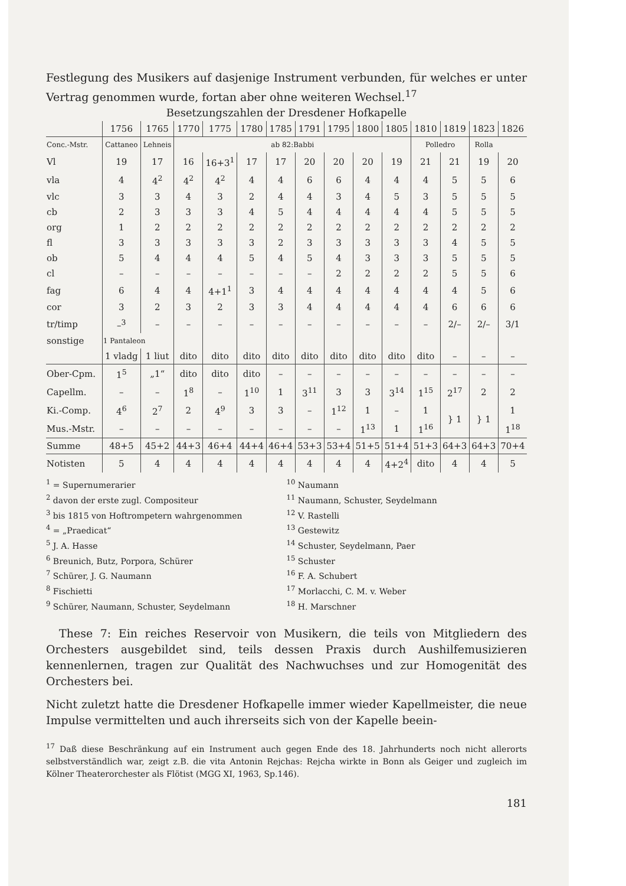Festlegung des Musikers auf dasjenige Instrument verbunden, für welches er unter Vertrag genommen wurde, fortan aber ohne weiteren Wechsel.<sup>17</sup>
Besetzungszahlen der Dresdener Hofkapelle
| | 1756 | 1765 | 1770 | 1775 | 1780 | 1785 | 1791 | 1795 | 1800 | 1805 | 1810 | 1819 | 1823 | 1826 |
| --- | --- | --- | --- | --- | --- | --- | --- | --- | --- | --- | --- | --- | --- | --- |
| Conc.-Mstr. | Cattaneo | Lehneis | ab 82:Babbi | | | | | | | | Polledro | | Rolla | |
| Vl | 19 | 17 | 16 | 16+3<sup>1</sup> | 17 | 17 | 20 | 20 | 20 | 19 | 21 | 21 | 19 | 20 |
| vla | 4 | 4<sup>2</sup> | 4<sup>2</sup> | 4<sup>2</sup> | 4 | 4 | 6 | 6 | 4 | 4 | 4 | 5 | 5 | 6 |
| vlc | 3 | 3 | 4 | 3 | 2 | 4 | 4 | 3 | 4 | 5 | 3 | 5 | 5 | 5 |
| cb | 2 | 3 | 3 | 3 | 4 | 5 | 4 | 4 | 4 | 4 | 4 | 5 | 5 | 5 |
| org | 1 | 2 | 2 | 2 | 2 | 2 | 2 | 2 | 2 | 2 | 2 | 2 | 2 | 2 |
| fl | 3 | 3 | 3 | 3 | 3 | 2 | 3 | 3 | 3 | 3 | 3 | 4 | 5 | 5 |
| ob | 5 | 4 | 4 | 4 | 5 | 4 | 5 | 4 | 3 | 3 | 3 | 5 | 5 | 5 |
| cl | – | – | – | – | – | – | – | 2 | 2 | 2 | 2 | 5 | 5 | 6 |
| fag | 6 | 4 | 4 | 4+1<sup>1</sup> | 3 | 4 | 4 | 4 | 4 | 4 | 4 | 4 | 5 | 6 |
| cor | 3 | 2 | 3 | 2 | 3 | 3 | 4 | 4 | 4 | 4 | 4 | 6 | 6 | 6 |
| tr/timp | –<sup>3</sup> | – | – | – | – | – | – | – | – | – | – | 2/– | 2/– | 3/1 |
| sonstige | 1 Pantaleon | | | | | | | | | | | | | |
| | 1 vladg | 1 liut | dito | dito | dito | dito | dito | dito | dito | dito | dito | – | – | – |
| Ober-Cpm. | 1<sup>5</sup> | „1“ | dito | dito | dito | – | – | – | – | – | – | – | – | – |
| Capellm. | – | – | 1<sup>8</sup> | – | 1<sup>10</sup> | 1 | 3<sup>11</sup> | 3 | 3 | 3<sup>14</sup> | 1<sup>15</sup> | 2<sup>17</sup> | 2 | 2 |
| Ki.-Comp. | 4<sup>6</sup> | 2<sup>7</sup> | 2 | 4<sup>9</sup> | 3 | 3 | – | 1<sup>12</sup> | 1 | – | 1 | } 1 | } 1 | 1 |
| Mus.-Mstr. | – | – | – | – | – | – | – | – | 1<sup>13</sup> | 1 | 1<sup>16</sup> | | | 1<sup>18</sup> |
| Summe | 48+5 | 45+2 | 44+3 | 46+4 | 44+4 | 46+4 | 53+3 | 53+4 | 51+5 | 51+4 | 51+3 | 64+3 | 64+3 | 70+4 |
| Notisten | 5 | 4 | 4 | 4 | 4 | 4 | 4 | 4 | 4 | 4+2<sup>4</sup> | dito | 4 | 4 | 5 |
<sup>1</sup> = Supernumerarier
<sup>2</sup> davon der erste zugl. Compositeur
<sup>3</sup> bis 1815 von Hoftrompetern wahrgenommen
<sup>4</sup> = „Praedicat“
<sup>5</sup> J. A. Hasse
<sup>6</sup> Breunich, Butz, Porpora, Schürer
<sup>7</sup> Schürer, J. G. Naumann
<sup>8</sup> Fischietti
<sup>9</sup> Schürer, Naumann, Schuster, Seydelmann
<sup>10</sup> Naumann
<sup>11</sup> Naumann, Schuster, Seydelmann
<sup>12</sup> V. Rastelli
<sup>13</sup> Gestewitz
<sup>14</sup> Schuster, Seydelmann, Paer
<sup>15</sup> Schuster
<sup>16</sup> F. A. Schubert
<sup>17</sup> Morlacchi, C. M. v. Weber
<sup>18</sup> H. Marschner
These 7: Ein reiches Reservoir von Musikern, die teils von Mitgliedern des Orchesters ausgebildet sind, teils dessen Praxis durch Aushilfemusizieren kennenlernen, tragen zur Qualität des Nachwuchses und zur Homogenität des Orchesters bei.
Nicht zuletzt hatte die Dresdener Hofkapelle immer wieder Kapellmeister, die neue Impulse vermittelten und auch ihrerseits sich von der Kapelle beein-
<sup>17</sup> Daß diese Beschränkung auf ein Instrument auch gegen Ende des 18. Jahrhunderts noch nicht allerorts selbstverständlich war, zeigt z.B. die vita Antonin Rejchas: Rejcha wirkte in Bonn als Geiger und zugleich im Kölner Theaterorchester als Flötist (MGG XI, 1963, Sp.146).
181